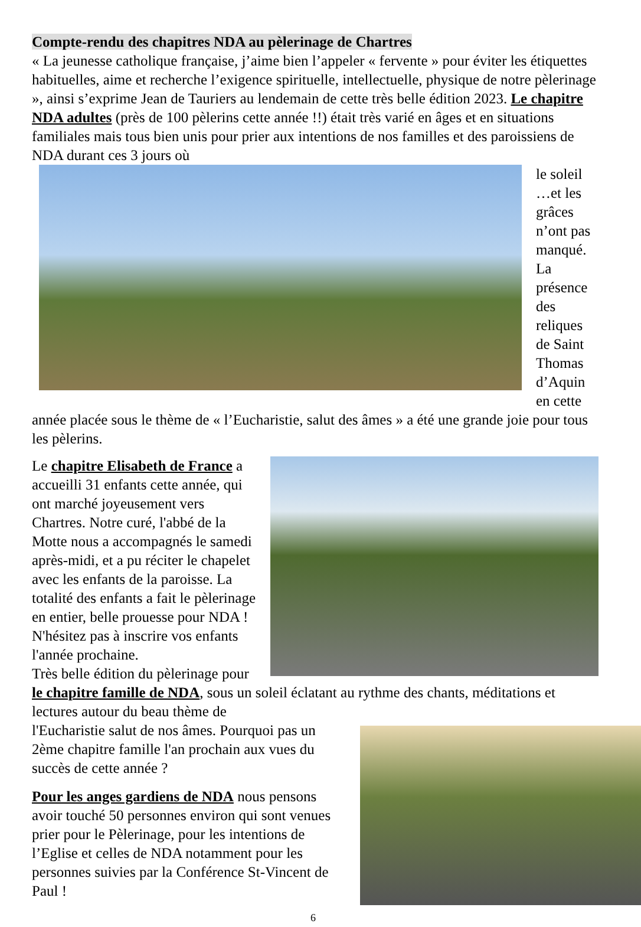Compte-rendu des chapitres NDA au pèlerinage de Chartres
« La jeunesse catholique française, j’aime bien l’appeler « fervente » pour éviter les étiquettes habituelles, aime et recherche l’exigence spirituelle, intellectuelle, physique de notre pèlerinage », ainsi s’exprime Jean de Tauriers au lendemain de cette très belle édition 2023. Le chapitre NDA adultes (près de 100 pèlerins cette année !!) était très varié en âges et en situations familiales mais tous bien unis pour prier aux intentions de nos familles et des paroissiens de NDA durant ces 3 jours où
le soleil …et les grâces n’ont pas manqué. La présence des reliques de Saint Thomas d’Aquin en cette année placée sous le thème de « l’Eucharistie, salut des âmes » a été une grande joie pour tous les pèlerins.
Le chapitre Elisabeth de France a accueilli 31 enfants cette année, qui ont marché joyeusement vers Chartres. Notre curé, l'abbé de la Motte nous a accompagnés le samedi après-midi, et a pu réciter le chapelet avec les enfants de la paroisse. La totalité des enfants a fait le pèlerinage en entier, belle prouesse pour NDA ! N'hésitez pas à inscrire vos enfants l'année prochaine.
Très belle édition du pèlerinage pour le chapitre famille de NDA, sous un soleil éclatant au rythme des chants, méditations et lectures autour du beau thème de
l'Eucharistie salut de nos âmes. Pourquoi pas un 2ème chapitre famille l'an prochain aux vues du succès de cette année ?
Pour les anges gardiens de NDA nous pensons avoir touché 50 personnes environ qui sont venues prier pour le Pèlerinage, pour les intentions de l’Eglise et celles de NDA notamment pour les personnes suivies par la Conférence St-Vincent de Paul !
6